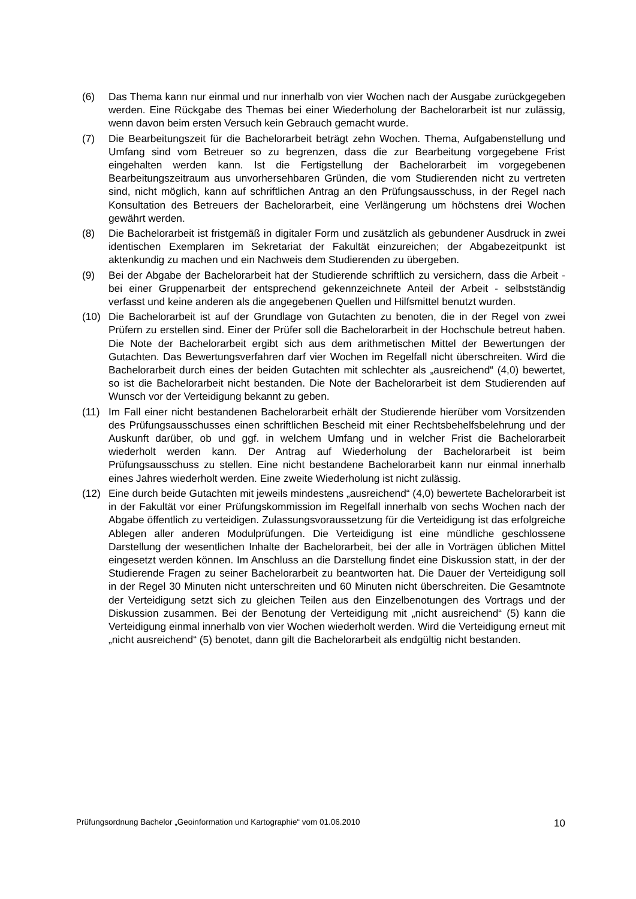(6) Das Thema kann nur einmal und nur innerhalb von vier Wochen nach der Ausgabe zurückgegeben werden. Eine Rückgabe des Themas bei einer Wiederholung der Bachelorarbeit ist nur zulässig, wenn davon beim ersten Versuch kein Gebrauch gemacht wurde.
(7) Die Bearbeitungszeit für die Bachelorarbeit beträgt zehn Wochen. Thema, Aufgabenstellung und Umfang sind vom Betreuer so zu begrenzen, dass die zur Bearbeitung vorgegebene Frist eingehalten werden kann. Ist die Fertigstellung der Bachelorarbeit im vorgegebenen Bearbeitungszeitraum aus unvorhersehbaren Gründen, die vom Studierenden nicht zu vertreten sind, nicht möglich, kann auf schriftlichen Antrag an den Prüfungsausschuss, in der Regel nach Konsultation des Betreuers der Bachelorarbeit, eine Verlängerung um höchstens drei Wochen gewährt werden.
(8) Die Bachelorarbeit ist fristgemäß in digitaler Form und zusätzlich als gebundener Ausdruck in zwei identischen Exemplaren im Sekretariat der Fakultät einzureichen; der Abgabezeitpunkt ist aktenkundig zu machen und ein Nachweis dem Studierenden zu übergeben.
(9) Bei der Abgabe der Bachelorarbeit hat der Studierende schriftlich zu versichern, dass die Arbeit - bei einer Gruppenarbeit der entsprechend gekennzeichnete Anteil der Arbeit - selbstständig verfasst und keine anderen als die angegebenen Quellen und Hilfsmittel benutzt wurden.
(10) Die Bachelorarbeit ist auf der Grundlage von Gutachten zu benoten, die in der Regel von zwei Prüfern zu erstellen sind. Einer der Prüfer soll die Bachelorarbeit in der Hochschule betreut haben. Die Note der Bachelorarbeit ergibt sich aus dem arithmetischen Mittel der Bewertungen der Gutachten. Das Bewertungsverfahren darf vier Wochen im Regelfall nicht überschreiten. Wird die Bachelorarbeit durch eines der beiden Gutachten mit schlechter als „ausreichend“ (4,0) bewertet, so ist die Bachelorarbeit nicht bestanden. Die Note der Bachelorarbeit ist dem Studierenden auf Wunsch vor der Verteidigung bekannt zu geben.
(11) Im Fall einer nicht bestandenen Bachelorarbeit erhält der Studierende hierüber vom Vorsitzenden des Prüfungsausschusses einen schriftlichen Bescheid mit einer Rechtsbehelfsbelehrung und der Auskunft darüber, ob und ggf. in welchem Umfang und in welcher Frist die Bachelorarbeit wiederholt werden kann. Der Antrag auf Wiederholung der Bachelorarbeit ist beim Prüfungsausschuss zu stellen. Eine nicht bestandene Bachelorarbeit kann nur einmal innerhalb eines Jahres wiederholt werden. Eine zweite Wiederholung ist nicht zulässig.
(12) Eine durch beide Gutachten mit jeweils mindestens „ausreichend“ (4,0) bewertete Bachelorarbeit ist in der Fakultät vor einer Prüfungskommission im Regelfall innerhalb von sechs Wochen nach der Abgabe öffentlich zu verteidigen. Zulassungsvoraussetzung für die Verteidigung ist das erfolgreiche Ablegen aller anderen Modulprüfungen. Die Verteidigung ist eine mündliche geschlossene Darstellung der wesentlichen Inhalte der Bachelorarbeit, bei der alle in Vorträgen üblichen Mittel eingesetzt werden können. Im Anschluss an die Darstellung findet eine Diskussion statt, in der der Studierende Fragen zu seiner Bachelorarbeit zu beantworten hat. Die Dauer der Verteidigung soll in der Regel 30 Minuten nicht unterschreiten und 60 Minuten nicht überschreiten. Die Gesamtnote der Verteidigung setzt sich zu gleichen Teilen aus den Einzelbenotungen des Vortrags und der Diskussion zusammen. Bei der Benotung der Verteidigung mit „nicht ausreichend“ (5) kann die Verteidigung einmal innerhalb von vier Wochen wiederholt werden. Wird die Verteidigung erneut mit „nicht ausreichend“ (5) benotet, dann gilt die Bachelorarbeit als endgültig nicht bestanden.
Prüfungsordnung Bachelor „Geoinformation und Kartographie“ vom 01.06.2010 10